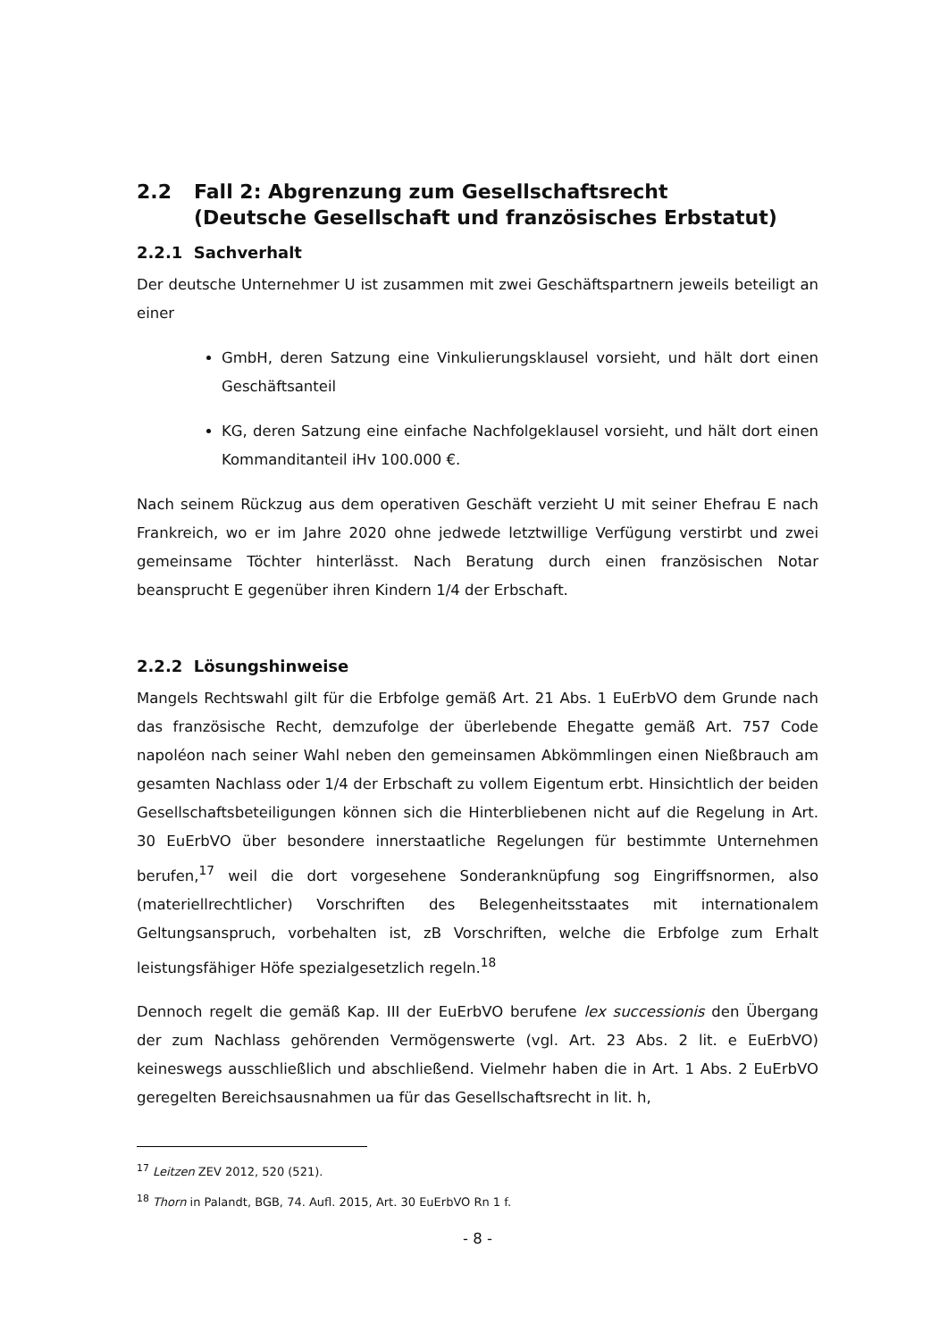2.2 Fall 2: Abgrenzung zum Gesellschaftsrecht
(Deutsche Gesellschaft und französisches Erbstatut)
2.2.1 Sachverhalt
Der deutsche Unternehmer U ist zusammen mit zwei Geschäftspartnern jeweils beteiligt an einer
GmbH, deren Satzung eine Vinkulierungsklausel vorsieht, und hält dort einen Geschäftsanteil
KG, deren Satzung eine einfache Nachfolgeklausel vorsieht, und hält dort einen Kommanditanteil iHv 100.000 €.
Nach seinem Rückzug aus dem operativen Geschäft verzieht U mit seiner Ehefrau E nach Frankreich, wo er im Jahre 2020 ohne jedwede letztwillige Verfügung verstirbt und zwei gemeinsame Töchter hinterlässt. Nach Beratung durch einen französischen Notar beansprucht E gegenüber ihren Kindern 1/4 der Erbschaft.
2.2.2 Lösungshinweise
Mangels Rechtswahl gilt für die Erbfolge gemäß Art. 21 Abs. 1 EuErbVO dem Grunde nach das französische Recht, demzufolge der überlebende Ehegatte gemäß Art. 757 Code napoléon nach seiner Wahl neben den gemeinsamen Abkömmlingen einen Nießbrauch am gesamten Nachlass oder 1/4 der Erbschaft zu vollem Eigentum erbt. Hinsichtlich der beiden Gesellschaftsbeteiligungen können sich die Hinterbliebenen nicht auf die Regelung in Art. 30 EuErbVO über besondere innerstaatliche Regelungen für bestimmte Unternehmen berufen,<sup>17</sup> weil die dort vorgesehene Sonderanknüpfung sog Eingriffsnormen, also (materiellrechtlicher) Vorschriften des Belegenheitsstaates mit internationalem Geltungsanspruch, vorbehalten ist, zB Vorschriften, welche die Erbfolge zum Erhalt leistungsfähiger Höfe spezialgesetzlich regeln.<sup>18</sup>
Dennoch regelt die gemäß Kap. III der EuErbVO berufene lex successionis den Übergang der zum Nachlass gehörenden Vermögenswerte (vgl. Art. 23 Abs. 2 lit. e EuErbVO) keineswegs ausschließlich und abschließend. Vielmehr haben die in Art. 1 Abs. 2 EuErbVO geregelten Bereichsausnahmen ua für das Gesellschaftsrecht in lit. h,
<sup>17</sup> Leitzen ZEV 2012, 520 (521).
<sup>18</sup> Thorn in Palandt, BGB, 74. Aufl. 2015, Art. 30 EuErbVO Rn 1 f.
- 8 -